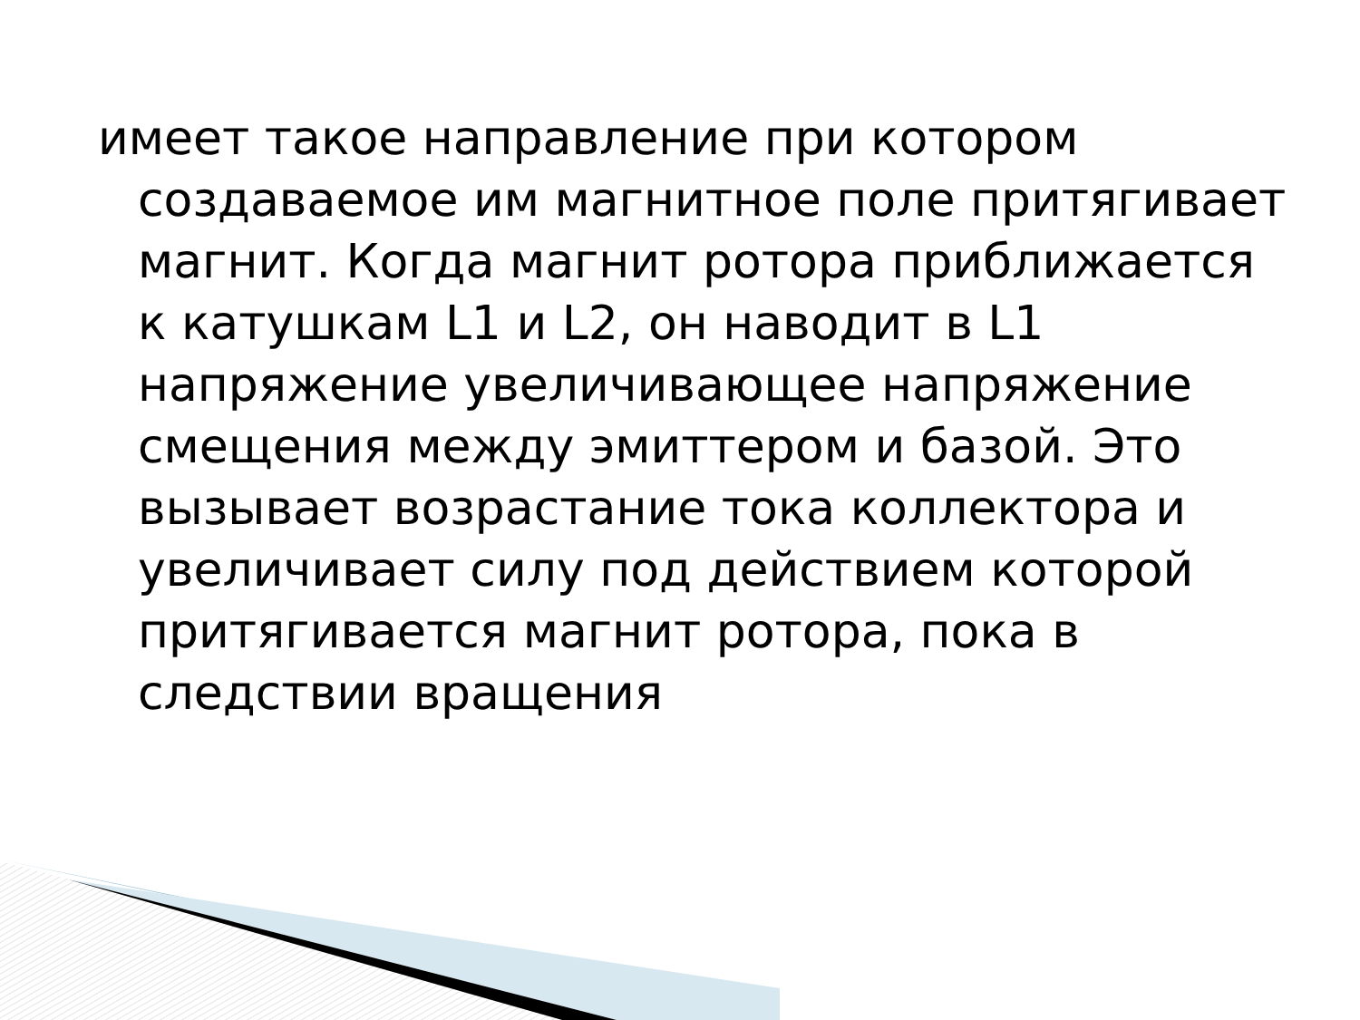имеет такое направление при котором создаваемое им магнитное поле притягивает магнит. Когда магнит ротора приближается к катушкам L1 и L2, он наводит в L1 напряжение увеличивающее напряжение смещения между эмиттером и базой. Это вызывает возрастание тока коллектора и увеличивает силу под действием которой притягивается магнит ротора, пока в следствии вращения